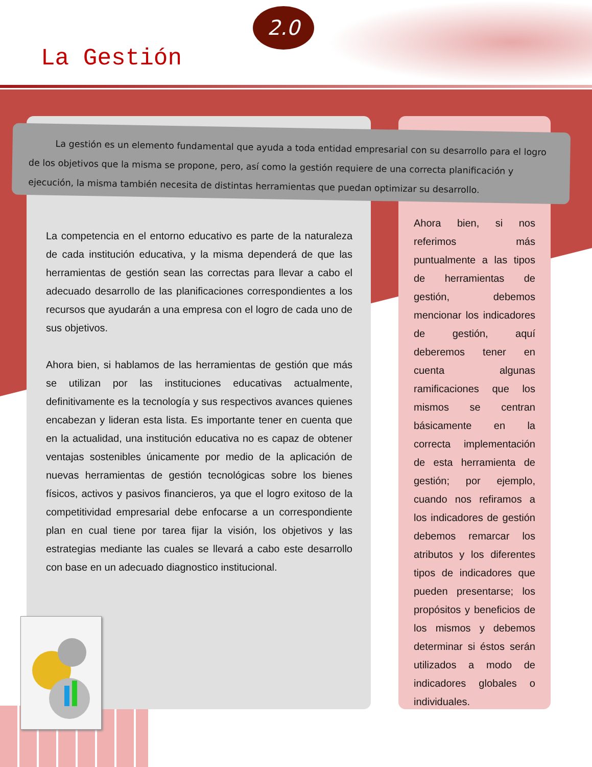2.0
La Gestión
La gestión es un elemento fundamental que ayuda a toda entidad empresarial con su desarrollo para el logro de los objetivos que la misma se propone, pero, así como la gestión requiere de una correcta planificación y ejecución, la misma también necesita de distintas herramientas que puedan optimizar su desarrollo.
La competencia en el entorno educativo es parte de la naturaleza de cada institución educativa, y la misma dependerá de que las herramientas de gestión sean las correctas para llevar a cabo el adecuado desarrollo de las planificaciones correspondientes a los recursos que ayudarán a una empresa con el logro de cada uno de sus objetivos.
Ahora bien, si hablamos de las herramientas de gestión que más se utilizan por las instituciones educativas actualmente, definitivamente es la tecnología y sus respectivos avances quienes encabezan y lideran esta lista. Es importante tener en cuenta que en la actualidad, una institución educativa no es capaz de obtener ventajas sostenibles únicamente por medio de la aplicación de nuevas herramientas de gestión tecnológicas sobre los bienes físicos, activos y pasivos financieros, ya que el logro exitoso de la competitividad empresarial debe enfocarse a un correspondiente plan en cual tiene por tarea fijar la visión, los objetivos y las estrategias mediante las cuales se llevará a cabo este desarrollo con base en un adecuado diagnostico institucional.
Ahora bien, si nos referimos más puntualmente a las tipos de herramientas de gestión, debemos mencionar los indicadores de gestión, aquí deberemos tener en cuenta algunas ramificaciones que los mismos se centran básicamente en la correcta implementación de esta herramienta de gestión; por ejemplo, cuando nos refiramos a los indicadores de gestión debemos remarcar los atributos y los diferentes tipos de indicadores que pueden presentarse; los propósitos y beneficios de los mismos y debemos determinar si éstos serán utilizados a modo de indicadores globales o individuales.